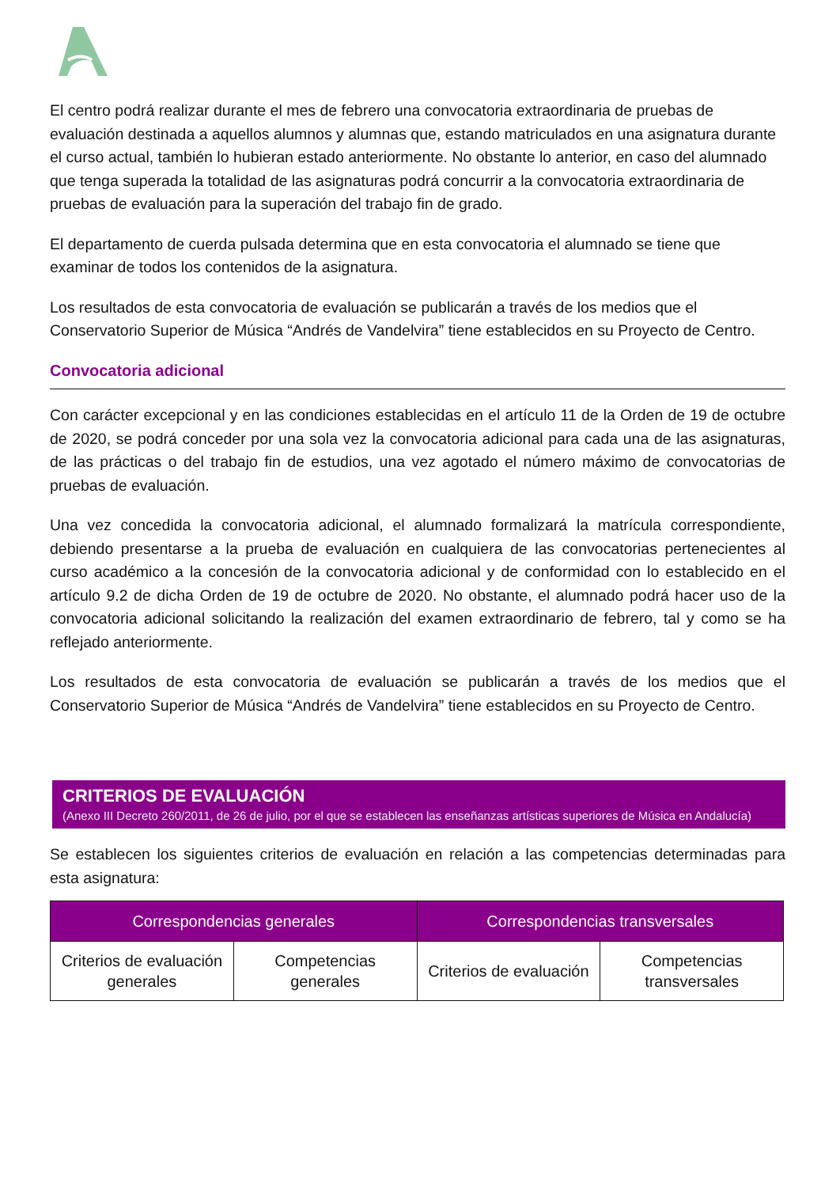El centro podrá realizar durante el mes de febrero una convocatoria extraordinaria de pruebas de evaluación destinada a aquellos alumnos y alumnas que, estando matriculados en una asignatura durante el curso actual, también lo hubieran estado anteriormente. No obstante lo anterior, en caso del alumnado que tenga superada la totalidad de las asignaturas podrá concurrir a la convocatoria extraordinaria de pruebas de evaluación para la superación del trabajo fin de grado.
El departamento de cuerda pulsada determina que en esta convocatoria el alumnado se tiene que examinar de todos los contenidos de la asignatura.
Los resultados de esta convocatoria de evaluación se publicarán a través de los medios que el Conservatorio Superior de Música “Andrés de Vandelvira” tiene establecidos en su Proyecto de Centro.
Convocatoria adicional
Con carácter excepcional y en las condiciones establecidas en el artículo 11 de la Orden de 19 de octubre de 2020, se podrá conceder por una sola vez la convocatoria adicional para cada una de las asignaturas, de las prácticas o del trabajo fin de estudios, una vez agotado el número máximo de convocatorias de pruebas de evaluación.
Una vez concedida la convocatoria adicional, el alumnado formalizará la matrícula correspondiente, debiendo presentarse a la prueba de evaluación en cualquiera de las convocatorias pertenecientes al curso académico a la concesión de la convocatoria adicional y de conformidad con lo establecido en el artículo 9.2 de dicha Orden de 19 de octubre de 2020. No obstante, el alumnado podrá hacer uso de la convocatoria adicional solicitando la realización del examen extraordinario de febrero, tal y como se ha reflejado anteriormente.
Los resultados de esta convocatoria de evaluación se publicarán a través de los medios que el Conservatorio Superior de Música “Andrés de Vandelvira” tiene establecidos en su Proyecto de Centro.
CRITERIOS DE EVALUACIÓN
(Anexo III Decreto 260/2011, de 26 de julio, por el que se establecen las enseñanzas artísticas superiores de Música en Andalucía)
Se establecen los siguientes criterios de evaluación en relación a las competencias determinadas para esta asignatura:
| Correspondencias generales | | Correspondencias transversales | |
| --- | --- | --- | --- |
| Criterios de evaluación generales | Competencias generales | Criterios de evaluación | Competencias transversales |